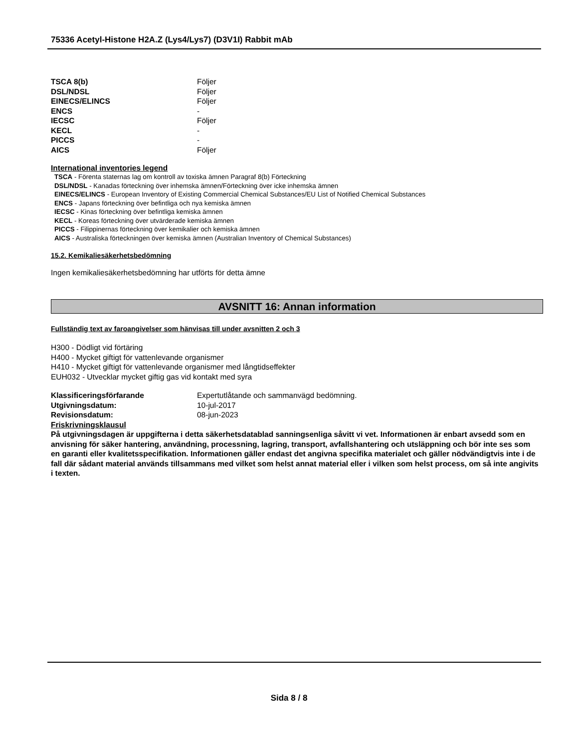75336 Acetyl-Histone H2A.Z (Lys4/Lys7) (D3V1I) Rabbit mAb
TSCA 8(b) Följer
DSL/NDSL Följer
EINECS/ELINCS Följer
ENCS -
IECSC Följer
KECL -
PICCS -
AICS Följer
International inventories legend
TSCA - Förenta staternas lag om kontroll av toxiska ämnen Paragraf 8(b) Förteckning
DSL/NDSL - Kanadas förteckning över inhemska ämnen/Förteckning över icke inhemska ämnen
EINECS/ELINCS - European Inventory of Existing Commercial Chemical Substances/EU List of Notified Chemical Substances
ENCS - Japans förteckning över befintliga och nya kemiska ämnen
IECSC - Kinas förteckning över befintliga kemiska ämnen
KECL - Koreas förteckning över utvärderade kemiska ämnen
PICCS - Filippinernas förteckning över kemikalier och kemiska ämnen
AICS - Australiska förteckningen över kemiska ämnen (Australian Inventory of Chemical Substances)
15.2. Kemikaliesäkerhetsbedömning
Ingen kemikaliesäkerhetsbedömning har utförts för detta ämne
AVSNITT 16: Annan information
Fullständig text av faroangivelser som hänvisas till under avsnitten 2 och 3
H300 - Dödligt vid förtäring
H400 - Mycket giftigt för vattenlevande organismer
H410 - Mycket giftigt för vattenlevande organismer med långtidseffekter
EUH032 - Utvecklar mycket giftig gas vid kontakt med syra
Klassificeringsförfarande Expertutlåtande och sammanvägd bedömning.
Utgivningsdatum: 10-jul-2017
Revisionsdatum: 08-jun-2023
Friskrivningsklausul
På utgivningsdagen är uppgifterna i detta säkerhetsdatablad sanningsenliga såvitt vi vet. Informationen är enbart avsedd som en anvisning för säker hantering, användning, processning, lagring, transport, avfallshantering och utsläppning och bör inte ses som en garanti eller kvalitetsspecifikation. Informationen gäller endast det angivna specifika materialet och gäller nödvändigtvis inte i de fall där sådant material används tillsammans med vilket som helst annat material eller i vilken som helst process, om så inte angivits i texten.
Sida 8 / 8